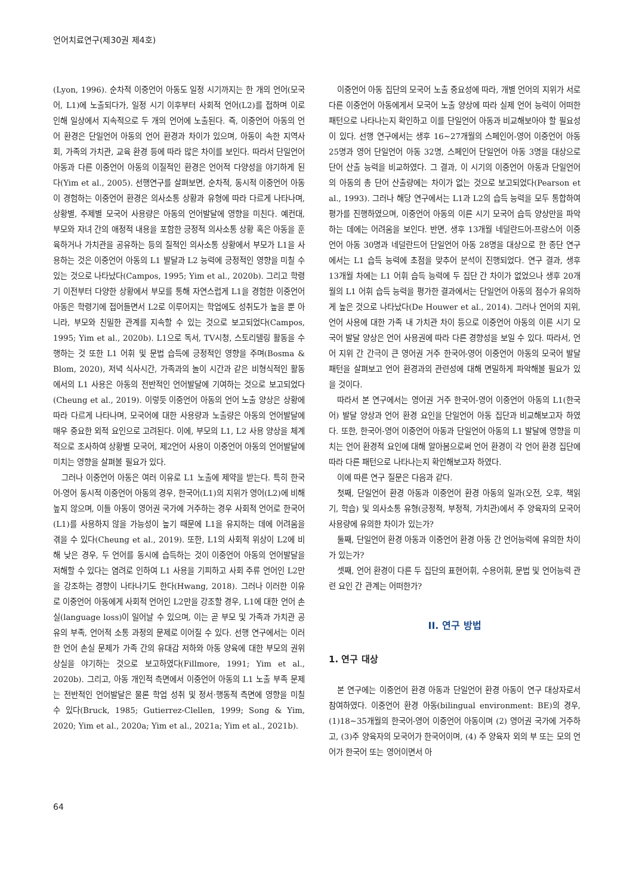언어치료연구(제30권 제4호)
(Lyon, 1996). 순차적 이중언어 아동도 일정 시기까지는 한 개의 언어(모국어, L1)에 노출되다가, 일정 시기 이후부터 사회적 언어(L2)를 접하며 이로 인해 일상에서 지속적으로 두 개의 언어에 노출된다. 즉, 이중언어 아동의 언어 환경은 단일언어 아동의 언어 환경과 차이가 있으며, 아동이 속한 지역사회, 가족의 가치관, 교육 환경 등에 따라 많은 차이를 보인다. 따라서 단일언어 아동과 다른 이중언어 아동의 이질적인 환경은 언어적 다양성을 야기하게 된다(Yim et al., 2005). 선행연구를 살펴보면, 순차적, 동시적 이중언어 아동이 경험하는 이중언어 환경은 의사소통 상황과 유형에 따라 다르게 나타나며, 상황별, 주제별 모국어 사용량은 아동의 언어발달에 영향을 미친다. 예컨대, 부모와 자녀 간의 애정적 내용을 포함한 긍정적 의사소통 상황 혹은 아동을 훈육하거나 가치관을 공유하는 등의 질적인 의사소통 상황에서 부모가 L1을 사용하는 것은 이중언어 아동의 L1 발달과 L2 능력에 긍정적인 영향을 미칠 수 있는 것으로 나타났다(Campos, 1995; Yim et al., 2020b). 그리고 학령기 이전부터 다양한 상황에서 부모를 통해 자연스럽게 L1을 경험한 이중언어 아동은 학령기에 접어들면서 L2로 이루어지는 학업에도 성취도가 높을 뿐 아니라, 부모와 친밀한 관계를 지속할 수 있는 것으로 보고되었다(Campos, 1995; Yim et al., 2020b). L1으로 독서, TV시청, 스토리텔링 활동을 수행하는 것 또한 L1 어휘 및 문법 습득에 긍정적인 영향을 주며(Bosma & Blom, 2020), 저녁 식사시간, 가족과의 놀이 시간과 같은 비형식적인 활동에서의 L1 사용은 아동의 전반적인 언어발달에 기여하는 것으로 보고되었다(Cheung et al., 2019). 이렇듯 이중언어 아동의 언어 노출 양상은 상황에 따라 다르게 나타나며, 모국어에 대한 사용량과 노출량은 아동의 언어발달에 매우 중요한 외적 요인으로 고려된다. 이에, 부모의 L1, L2 사용 양상을 체계적으로 조사하여 상황별 모국어, 제2언어 사용이 이중언어 아동의 언어발달에 미치는 영향을 살펴볼 필요가 있다.
그러나 이중언어 아동은 여러 이유로 L1 노출에 제약을 받는다. 특히 한국어-영어 동시적 이중언어 아동의 경우, 한국어(L1)의 지위가 영어(L2)에 비해 높지 않으며, 이들 아동이 영어권 국가에 거주하는 경우 사회적 언어로 한국어(L1)를 사용하지 않을 가능성이 높기 때문에 L1을 유지하는 데에 어려움을 겪을 수 있다(Cheung et al., 2019). 또한, L1의 사회적 위상이 L2에 비해 낮은 경우, 두 언어를 동시에 습득하는 것이 이중언어 아동의 언어발달을 저해할 수 있다는 염려로 인하여 L1 사용을 기피하고 사회 주류 언어인 L2만을 강조하는 경향이 나타나기도 한다(Hwang, 2018). 그러나 이러한 이유로 이중언어 아동에게 사회적 언어인 L2만을 강조할 경우, L1에 대한 언어 손실(language loss)이 일어날 수 있으며, 이는 곧 부모 및 가족과 가치관 공유의 부족, 언어적 소통 과정의 문제로 이어질 수 있다. 선행 연구에서는 이러한 언어 손실 문제가 가족 간의 유대감 저하와 아동 양육에 대한 부모의 권위 상실을 야기하는 것으로 보고하였다(Fillmore, 1991; Yim et al., 2020b). 그리고, 아동 개인적 측면에서 이중언어 아동의 L1 노출 부족 문제는 전반적인 언어발달은 물론 학업 성취 및 정서·행동적 측면에 영향을 미칠 수 있다(Bruck, 1985; Gutierrez-Clellen, 1999; Song & Yim, 2020; Yim et al., 2020a; Yim et al., 2021a; Yim et al., 2021b).
이중언어 아동 집단의 모국어 노출 중요성에 따라, 개별 언어의 지위가 서로 다른 이중언어 아동에게서 모국어 노출 양상에 따라 실제 언어 능력이 어떠한 패턴으로 나타나는지 확인하고 이를 단일언어 아동과 비교해보아야 할 필요성이 있다. 선행 연구에서는 생후 16~27개월의 스페인어-영어 이중언어 아동 25명과 영어 단일언어 아동 32명, 스페인어 단일언어 아동 3명을 대상으로 단어 산출 능력을 비교하였다. 그 결과, 이 시기의 이중언어 아동과 단일언어의 아동의 총 단어 산출량에는 차이가 없는 것으로 보고되었다(Pearson et al., 1993). 그러나 해당 연구에서는 L1과 L2의 습득 능력을 모두 통합하여 평가를 진행하였으며, 이중언어 아동의 이른 시기 모국어 습득 양상만을 파악하는 데에는 어려움을 보인다. 반면, 생후 13개월 네덜란드어-프랑스어 이중언어 아동 30명과 네덜란드어 단일언어 아동 28명을 대상으로 한 종단 연구에서는 L1 습득 능력에 초점을 맞추어 분석이 진행되었다. 연구 결과, 생후 13개월 차에는 L1 어휘 습득 능력에 두 집단 간 차이가 없었으나 생후 20개월의 L1 어휘 습득 능력을 평가한 결과에서는 단일언어 아동의 점수가 유의하게 높은 것으로 나타났다(De Houwer et al., 2014). 그러나 언어의 지위, 언어 사용에 대한 가족 내 가치관 차이 등으로 이중언어 아동의 이른 시기 모국어 발달 양상은 언어 사용권에 따라 다른 경향성을 보일 수 있다. 따라서, 언어 지위 간 간극이 큰 영어권 거주 한국어-영어 이중언어 아동의 모국어 발달 패턴을 살펴보고 언어 환경과의 관련성에 대해 면밀하게 파악해볼 필요가 있을 것이다.
따라서 본 연구에서는 영어권 거주 한국어-영어 이중언어 아동의 L1(한국어) 발달 양상과 언어 환경 요인을 단일언어 아동 집단과 비교해보고자 하였다. 또한, 한국어-영어 이중언어 아동과 단일언어 아동의 L1 발달에 영향을 미치는 언어 환경적 요인에 대해 알아봄으로써 언어 환경이 각 언어 환경 집단에 따라 다른 패턴으로 나타나는지 확인해보고자 하였다.
이에 따른 연구 질문은 다음과 같다.
첫째, 단일언어 환경 아동과 이중언어 환경 아동의 일과(오전, 오후, 책읽기, 학습) 및 의사소통 유형(긍정적, 부정적, 가치관)에서 주 양육자의 모국어 사용량에 유의한 차이가 있는가?
둘째, 단일언어 환경 아동과 이중언어 환경 아동 간 언어능력에 유의한 차이가 있는가?
셋째, 언어 환경이 다른 두 집단의 표현어휘, 수용어휘, 문법 및 언어능력 관련 요인 간 관계는 어떠한가?
II. 연구 방법
1. 연구 대상
본 연구에는 이중언어 환경 아동과 단일언어 환경 아동이 연구 대상자로서 참여하였다. 이중언어 환경 아동(bilingual environment: BE)의 경우, (1)18~35개월의 한국어-영어 이중언어 아동이며 (2) 영어권 국가에 거주하고, (3)주 양육자의 모국어가 한국어이며, (4) 주 양육자 외의 부 또는 모의 언어가 한국어 또는 영어이면서 아
64